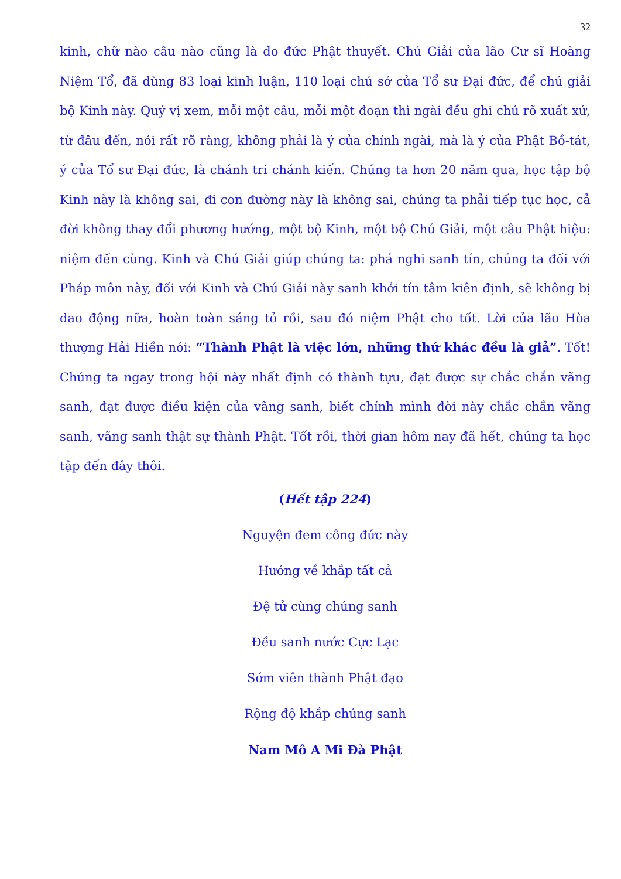32
kinh, chữ nào câu nào cũng là do đức Phật thuyết. Chú Giải của lão Cư sĩ Hoàng Niệm Tổ, đã dùng 83 loại kinh luận, 110 loại chú sớ của Tổ sư Đại đức, để chú giải bộ Kinh này. Quý vị xem, mỗi một câu, mỗi một đoạn thì ngài đều ghi chú rõ xuất xứ, từ đâu đến, nói rất rõ ràng, không phải là ý của chính ngài, mà là ý của Phật Bồ-tát, ý của Tổ sư Đại đức, là chánh tri chánh kiến. Chúng ta hơn 20 năm qua, học tập bộ Kinh này là không sai, đi con đường này là không sai, chúng ta phải tiếp tục học, cả đời không thay đổi phương hướng, một bộ Kinh, một bộ Chú Giải, một câu Phật hiệu: niệm đến cùng. Kinh và Chú Giải giúp chúng ta: phá nghi sanh tín, chúng ta đối với Pháp môn này, đối với Kinh và Chú Giải này sanh khởi tín tâm kiên định, sẽ không bị dao động nữa, hoàn toàn sáng tỏ rồi, sau đó niệm Phật cho tốt. Lời của lão Hòa thượng Hải Hiền nói: “Thành Phật là việc lớn, những thứ khác đều là giả”. Tốt! Chúng ta ngay trong hội này nhất định có thành tựu, đạt được sự chắc chắn vãng sanh, đạt được điều kiện của vãng sanh, biết chính mình đời này chắc chắn vãng sanh, vãng sanh thật sự thành Phật. Tốt rồi, thời gian hôm nay đã hết, chúng ta học tập đến đây thôi.
(Hết tập 224)
Nguyện đem công đức này
Hướng về khắp tất cả
Đệ tử cùng chúng sanh
Đều sanh nước Cực Lạc
Sớm viên thành Phật đạo
Rộng độ khắp chúng sanh
Nam Mô A Mi Đà Phật